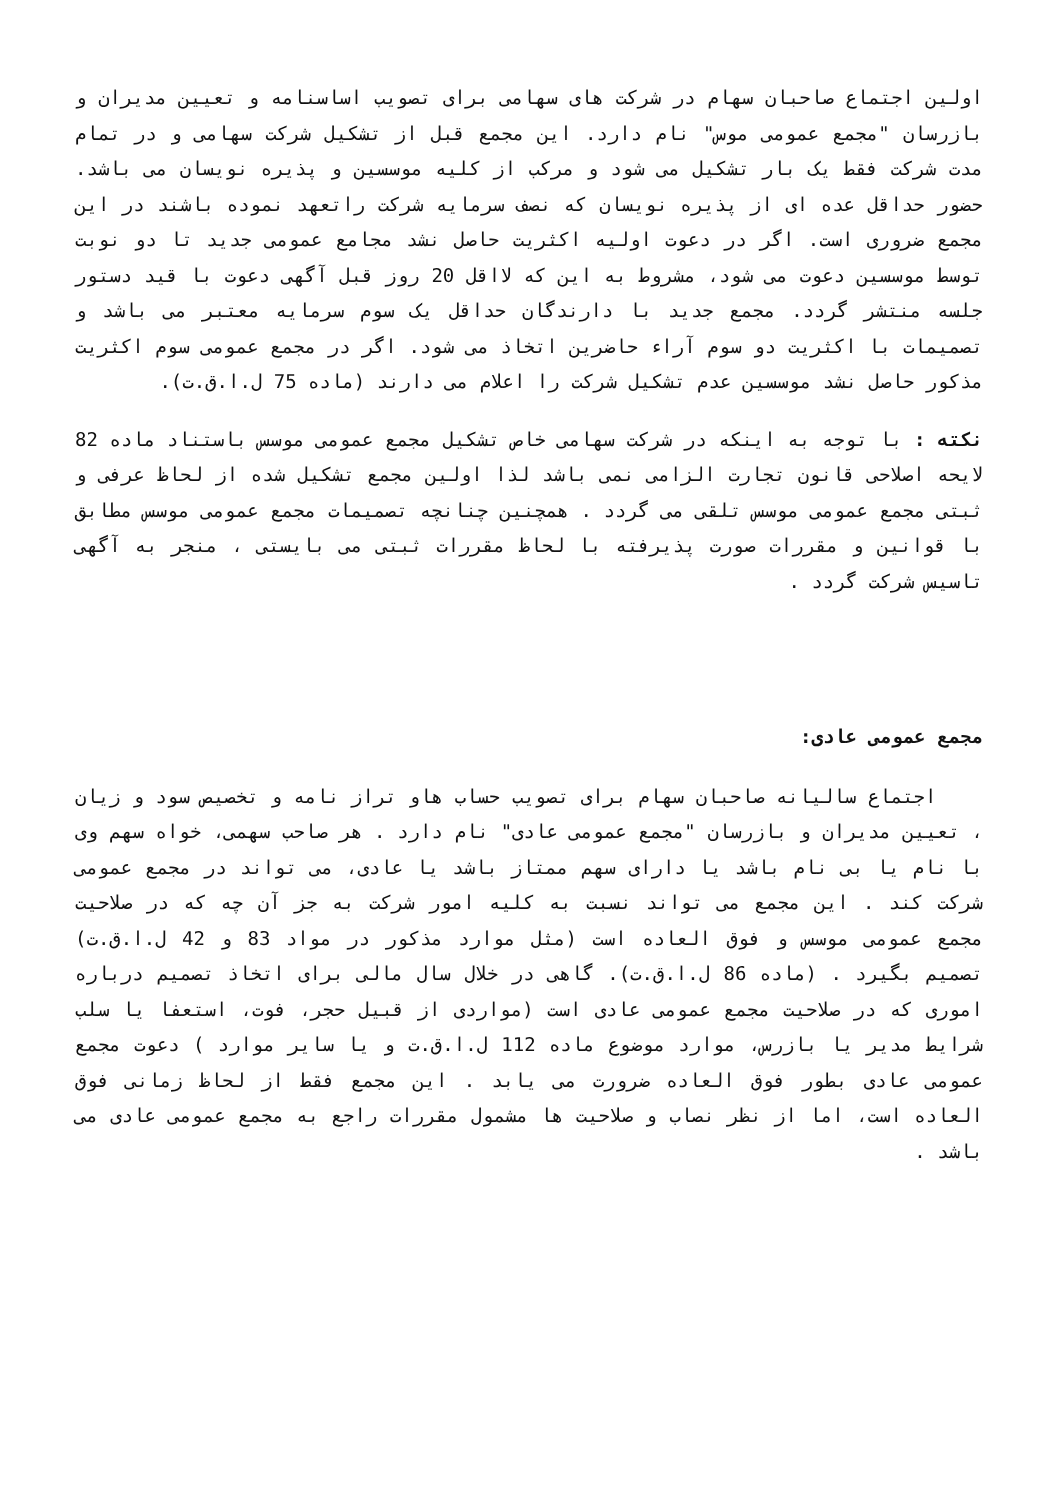اولین اجتماع صاحبان سهام در شرکت های سهامی برای تصویب اساسنامه و تعیین مدیران و بازرسان "مجمع عمومی موس" نام دارد. این مجمع قبل از تشکیل شرکت سهامی و در تمام مدت شرکت فقط یک بار تشکیل می شود و مرکب از کلیه موسسین و پذیره نویسان می باشد. حضور حداقل عده ای از پذیره نویسان که نصف سرمایه شرکت راتعهد نموده باشند در این مجمع ضروری است. اگر در دعوت اولیه اکثریت حاصل نشد مجامع عمومی جدید تا دو نوبت توسط موسسین دعوت می شود، مشروط به این که لااقل 20 روز قبل آگهی دعوت با قید دستور جلسه منتشر گردد. مجمع جدید با دارندگان حداقل یک سوم سرمایه معتبر می باشد و تصمیمات با اکثریت دو سوم آراء حاضرین اتخاذ می شود. اگر در مجمع عمومی سوم اکثریت مذکور حاصل نشد موسسین عدم تشکیل شرکت را اعلام می دارند (ماده 75 ل.ا.ق.ت).
نکته : با توجه به اینکه در شرکت سهامی خاص تشکیل مجمع عمومی موسس باستناد ماده 82 لایحه اصلاحی قانون تجارت الزامی نمی باشد لذا اولین مجمع تشکیل شده از لحاظ عرفی و ثبتی مجمع عمومی موسس تلقی می گردد . همچنین چنانچه تصمیمات مجمع عمومی موسس مطابق با قوانین و مقررات صورت پذیرفته با لحاظ مقررات ثبتی می بایستی ، منجر به آگهی تاسیس شرکت گردد .
مجمع عمومی عادی:
اجتماع سالیانه صاحبان سهام برای تصویب حساب هاو تراز نامه و تخصیص سود و زیان ، تعیین مدیران و بازرسان "مجمع عمومی عادی" نام دارد . هر صاحب سهمی، خواه سهم وی با نام یا بی نام باشد یا دارای سهم ممتاز باشد یا عادی، می تواند در مجمع عمومی شرکت کند . این مجمع می تواند نسبت به کلیه امور شرکت به جز آن چه که در صلاحیت مجمع عمومی موسس و فوق العاده است (مثل موارد مذکور در مواد 83 و 42 ل.ا.ق.ت) تصمیم بگیرد . (ماده 86 ل.ا.ق.ت). گاهی در خلال سال مالی برای اتخاذ تصمیم درباره اموری که در صلاحیت مجمع عمومی عادی است (مواردی از قبیل حجر، فوت، استعفا یا سلب شرایط مدیر یا بازرس، موارد موضوع ماده 112 ل.ا.ق.ت و یا سایر موارد ) دعوت مجمع عمومی عادی بطور فوق العاده ضرورت می یابد . این مجمع فقط از لحاظ زمانی فوق العاده است، اما از نظر نصاب و صلاحیت ها مشمول مقررات راجع به مجمع عمومی عادی می باشد .